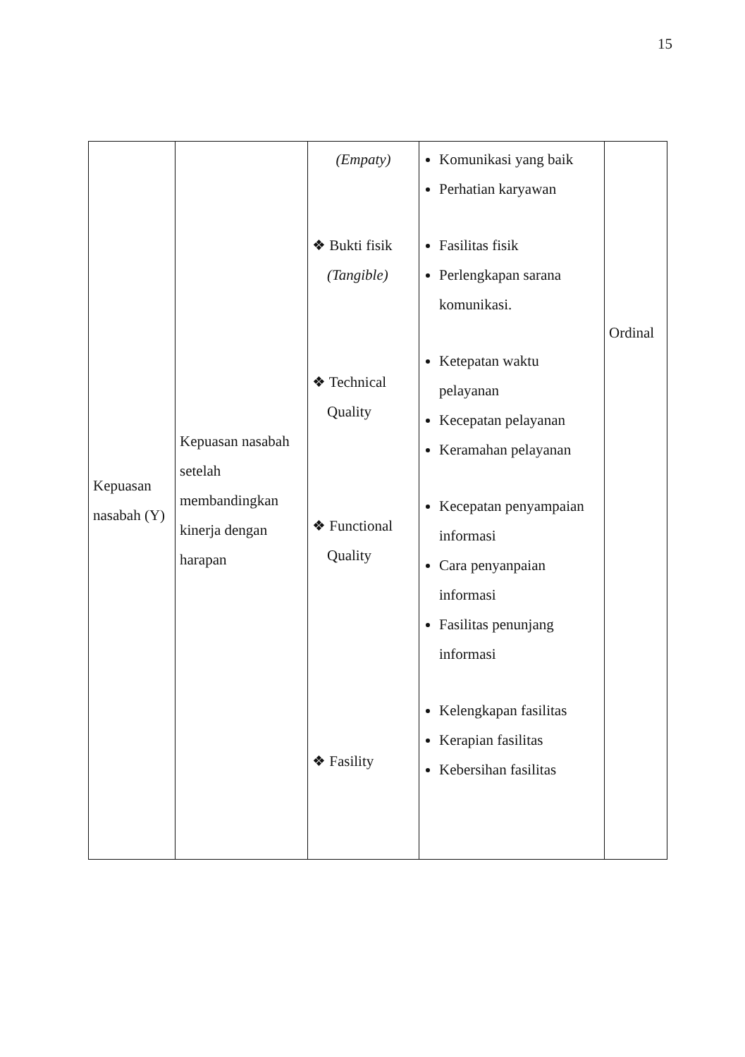15
| Kepuasan nasabah (Y) | Kepuasan nasabah setelah membandingkan kinerja dengan harapan | (Empaty) ❖ Bukti fisik (Tangible) ❖ Technical Quality ❖ Functional Quality ❖ Fasility | Komunikasi yang baik Perhatian karyawan Fasilitas fisik Perlengkapan sarana komunikasi. Ketepatan waktu pelayanan Kecepatan pelayanan Keramahan pelayanan Kecepatan penyampaian informasi Cara penyanpaian informasi Fasilitas penunjang informasi Kelengkapan fasilitas Kerapian fasilitas Kebersihan fasilitas | Ordinal |